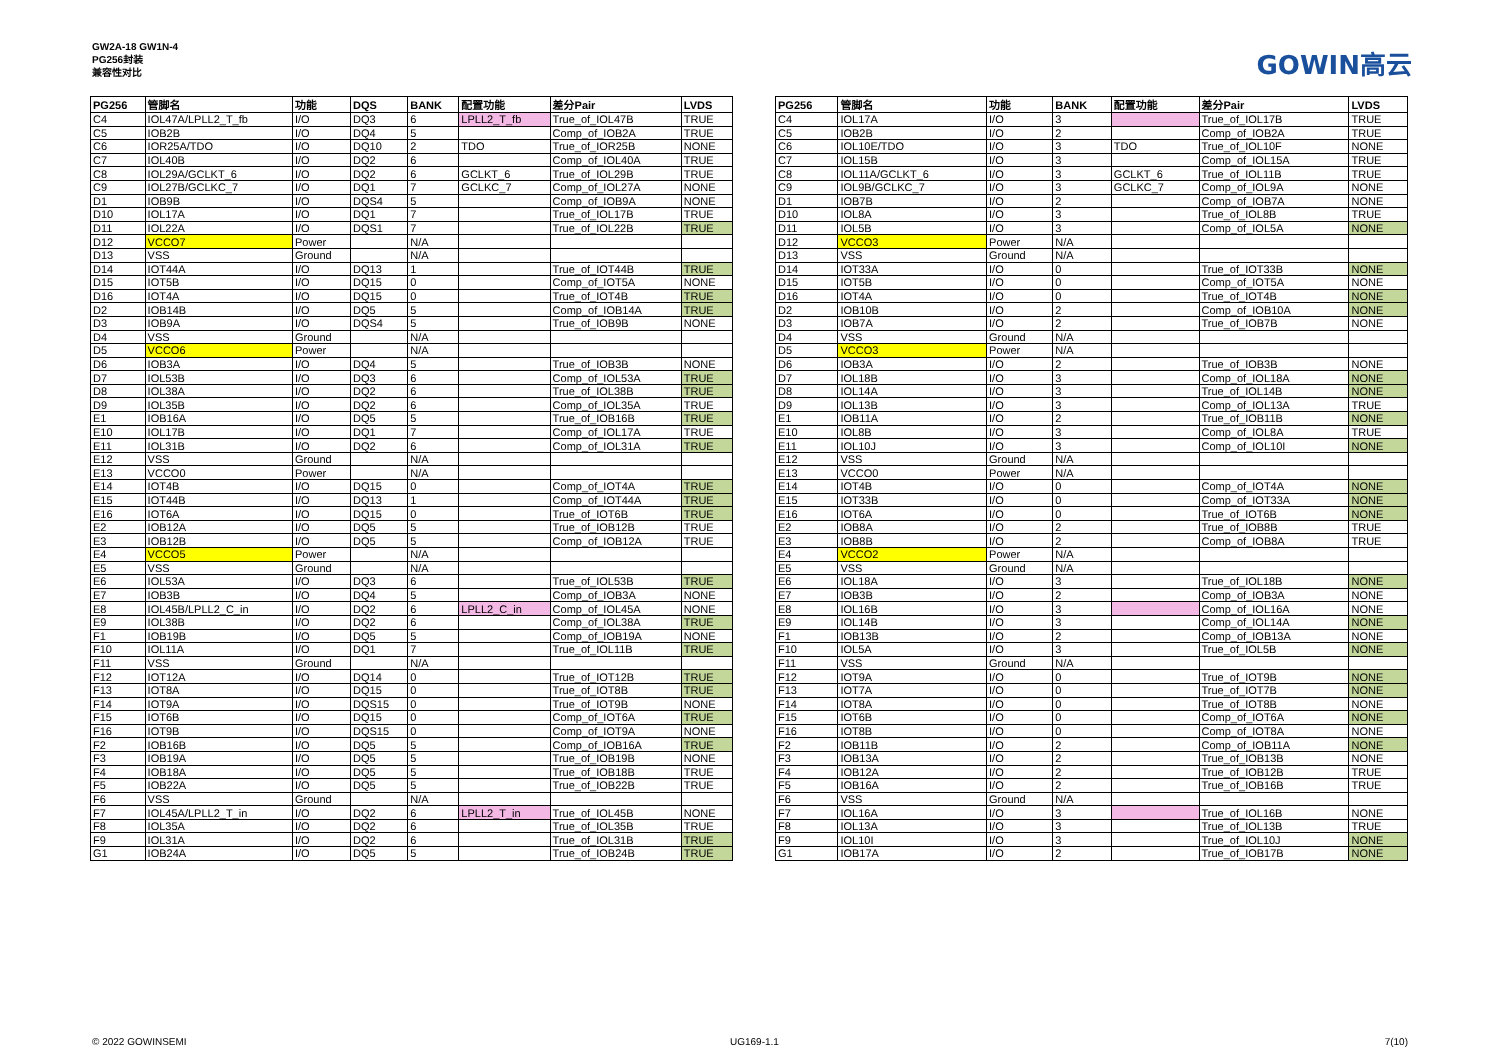GW2A-18 GW1N-4
PG256封装
兼容性对比
GOWIN高云
| PG256 | 管脚名 | 功能 | DQS | BANK | 配置功能 | 差分Pair | LVDS |
| --- | --- | --- | --- | --- | --- | --- | --- |
| C4 | IOL47A/LPLL2_T_fb | I/O | DQ3 | 6 | LPLL2_T_fb | True_of_IOL47B | TRUE |
| C5 | IOB2B | I/O | DQ4 | 5 | | Comp_of_IOB2A | TRUE |
| C6 | IOR25A/TDO | I/O | DQ10 | 2 | TDO | True_of_IOR25B | NONE |
| C7 | IOL40B | I/O | DQ2 | 6 | | Comp_of_IOL40A | TRUE |
| C8 | IOL29A/GCLKT_6 | I/O | DQ2 | 6 | GCLKT_6 | True_of_IOL29B | TRUE |
| C9 | IOL27B/GCLKC_7 | I/O | DQ1 | 7 | GCLKC_7 | Comp_of_IOL27A | NONE |
| D1 | IOB9B | I/O | DQS4 | 5 | | Comp_of_IOB9A | NONE |
| D10 | IOL17A | I/O | DQ1 | 7 | | True_of_IOL17B | TRUE |
| D11 | IOL22A | I/O | DQS1 | 7 | | True_of_IOL22B | TRUE |
| D12 | VCCO7 | Power | | N/A | | | |
| D13 | VSS | Ground | | N/A | | | |
| D14 | IOT44A | I/O | DQ13 | 1 | | True_of_IOT44B | TRUE |
| D15 | IOT5B | I/O | DQ15 | 0 | | Comp_of_IOT5A | NONE |
| D16 | IOT4A | I/O | DQ15 | 0 | | True_of_IOT4B | TRUE |
| D2 | IOB14B | I/O | DQ5 | 5 | | Comp_of_IOB14A | TRUE |
| D3 | IOB9A | I/O | DQS4 | 5 | | True_of_IOB9B | NONE |
| D4 | VSS | Ground | | N/A | | | |
| D5 | VCCO6 | Power | | N/A | | | |
| D6 | IOB3A | I/O | DQ4 | 5 | | True_of_IOB3B | NONE |
| D7 | IOL53B | I/O | DQ3 | 6 | | Comp_of_IOL53A | TRUE |
| D8 | IOL38A | I/O | DQ2 | 6 | | True_of_IOL38B | TRUE |
| D9 | IOL35B | I/O | DQ2 | 6 | | Comp_of_IOL35A | TRUE |
| E1 | IOB16A | I/O | DQ5 | 5 | | True_of_IOB16B | TRUE |
| E10 | IOL17B | I/O | DQ1 | 7 | | Comp_of_IOL17A | TRUE |
| E11 | IOL31B | I/O | DQ2 | 6 | | Comp_of_IOL31A | TRUE |
| E12 | VSS | Ground | | N/A | | | |
| E13 | VCCO0 | Power | | N/A | | | |
| E14 | IOT4B | I/O | DQ15 | 0 | | Comp_of_IOT4A | TRUE |
| E15 | IOT44B | I/O | DQ13 | 1 | | Comp_of_IOT44A | TRUE |
| E16 | IOT6A | I/O | DQ15 | 0 | | True_of_IOT6B | TRUE |
| E2 | IOB12A | I/O | DQ5 | 5 | | True_of_IOB12B | TRUE |
| E3 | IOB12B | I/O | DQ5 | 5 | | Comp_of_IOB12A | TRUE |
| E4 | VCCO5 | Power | | N/A | | | |
| E5 | VSS | Ground | | N/A | | | |
| E6 | IOL53A | I/O | DQ3 | 6 | | True_of_IOL53B | TRUE |
| E7 | IOB3B | I/O | DQ4 | 5 | | Comp_of_IOB3A | NONE |
| E8 | IOL45B/LPLL2_C_in | I/O | DQ2 | 6 | LPLL2_C_in | Comp_of_IOL45A | NONE |
| E9 | IOL38B | I/O | DQ2 | 6 | | Comp_of_IOL38A | TRUE |
| F1 | IOB19B | I/O | DQ5 | 5 | | Comp_of_IOB19A | NONE |
| F10 | IOL11A | I/O | DQ1 | 7 | | True_of_IOL11B | TRUE |
| F11 | VSS | Ground | | N/A | | | |
| F12 | IOT12A | I/O | DQ14 | 0 | | True_of_IOT12B | TRUE |
| F13 | IOT8A | I/O | DQ15 | 0 | | True_of_IOT8B | TRUE |
| F14 | IOT9A | I/O | DQS15 | 0 | | True_of_IOT9B | NONE |
| F15 | IOT6B | I/O | DQ15 | 0 | | Comp_of_IOT6A | TRUE |
| F16 | IOT9B | I/O | DQS15 | 0 | | Comp_of_IOT9A | NONE |
| F2 | IOB16B | I/O | DQ5 | 5 | | Comp_of_IOB16A | TRUE |
| F3 | IOB19A | I/O | DQ5 | 5 | | True_of_IOB19B | NONE |
| F4 | IOB18A | I/O | DQ5 | 5 | | True_of_IOB18B | TRUE |
| F5 | IOB22A | I/O | DQ5 | 5 | | True_of_IOB22B | TRUE |
| F6 | VSS | Ground | | N/A | | | |
| F7 | IOL45A/LPLL2_T_in | I/O | DQ2 | 6 | LPLL2_T_in | True_of_IOL45B | NONE |
| F8 | IOL35A | I/O | DQ2 | 6 | | True_of_IOL35B | TRUE |
| F9 | IOL31A | I/O | DQ2 | 6 | | True_of_IOL31B | TRUE |
| G1 | IOB24A | I/O | DQ5 | 5 | | True_of_IOB24B | TRUE |
| PG256 | 管脚名 | 功能 | BANK | 配置功能 | 差分Pair | LVDS |
| --- | --- | --- | --- | --- | --- | --- |
| C4 | IOL17A | I/O | 3 | | True_of_IOL17B | TRUE |
| C5 | IOB2B | I/O | 2 | | Comp_of_IOB2A | TRUE |
| C6 | IOL10E/TDO | I/O | 3 | TDO | True_of_IOL10F | NONE |
| C7 | IOL15B | I/O | 3 | | Comp_of_IOL15A | TRUE |
| C8 | IOL11A/GCLKT_6 | I/O | 3 | GCLKT_6 | True_of_IOL11B | TRUE |
| C9 | IOL9B/GCLKC_7 | I/O | 3 | GCLKC_7 | Comp_of_IOL9A | NONE |
| D1 | IOB7B | I/O | 2 | | Comp_of_IOB7A | NONE |
| D10 | IOL8A | I/O | 3 | | True_of_IOL8B | TRUE |
| D11 | IOL5B | I/O | 3 | | Comp_of_IOL5A | NONE |
| D12 | VCCO3 | Power | N/A | | | |
| D13 | VSS | Ground | N/A | | | |
| D14 | IOT33A | I/O | 0 | | True_of_IOT33B | NONE |
| D15 | IOT5B | I/O | 0 | | Comp_of_IOT5A | NONE |
| D16 | IOT4A | I/O | 0 | | True_of_IOT4B | NONE |
| D2 | IOB10B | I/O | 2 | | Comp_of_IOB10A | NONE |
| D3 | IOB7A | I/O | 2 | | True_of_IOB7B | NONE |
| D4 | VSS | Ground | N/A | | | |
| D5 | VCCO3 | Power | N/A | | | |
| D6 | IOB3A | I/O | 2 | | True_of_IOB3B | NONE |
| D7 | IOL18B | I/O | 3 | | Comp_of_IOL18A | NONE |
| D8 | IOL14A | I/O | 3 | | True_of_IOL14B | NONE |
| D9 | IOL13B | I/O | 3 | | Comp_of_IOL13A | TRUE |
| E1 | IOB11A | I/O | 2 | | True_of_IOB11B | NONE |
| E10 | IOL8B | I/O | 3 | | Comp_of_IOL8A | TRUE |
| E11 | IOL10J | I/O | 3 | | Comp_of_IOL10I | NONE |
| E12 | VSS | Ground | N/A | | | |
| E13 | VCCO0 | Power | N/A | | | |
| E14 | IOT4B | I/O | 0 | | Comp_of_IOT4A | NONE |
| E15 | IOT33B | I/O | 0 | | Comp_of_IOT33A | NONE |
| E16 | IOT6A | I/O | 0 | | True_of_IOT6B | NONE |
| E2 | IOB8A | I/O | 2 | | True_of_IOB8B | TRUE |
| E3 | IOB8B | I/O | 2 | | Comp_of_IOB8A | TRUE |
| E4 | VCCO2 | Power | N/A | | | |
| E5 | VSS | Ground | N/A | | | |
| E6 | IOL18A | I/O | 3 | | True_of_IOL18B | NONE |
| E7 | IOB3B | I/O | 2 | | Comp_of_IOB3A | NONE |
| E8 | IOL16B | I/O | 3 | | Comp_of_IOL16A | NONE |
| E9 | IOL14B | I/O | 3 | | Comp_of_IOL14A | NONE |
| F1 | IOB13B | I/O | 2 | | Comp_of_IOB13A | NONE |
| F10 | IOL5A | I/O | 3 | | True_of_IOL5B | NONE |
| F11 | VSS | Ground | N/A | | | |
| F12 | IOT9A | I/O | 0 | | True_of_IOT9B | NONE |
| F13 | IOT7A | I/O | 0 | | True_of_IOT7B | NONE |
| F14 | IOT8A | I/O | 0 | | True_of_IOT8B | NONE |
| F15 | IOT6B | I/O | 0 | | Comp_of_IOT6A | NONE |
| F16 | IOT8B | I/O | 0 | | Comp_of_IOT8A | NONE |
| F2 | IOB11B | I/O | 2 | | Comp_of_IOB11A | NONE |
| F3 | IOB13A | I/O | 2 | | True_of_IOB13B | NONE |
| F4 | IOB12A | I/O | 2 | | True_of_IOB12B | TRUE |
| F5 | IOB16A | I/O | 2 | | True_of_IOB16B | TRUE |
| F6 | VSS | Ground | N/A | | | |
| F7 | IOL16A | I/O | 3 | | True_of_IOL16B | NONE |
| F8 | IOL13A | I/O | 3 | | True_of_IOL13B | TRUE |
| F9 | IOL10I | I/O | 3 | | True_of_IOL10J | NONE |
| G1 | IOB17A | I/O | 2 | | True_of_IOB17B | NONE |
© 2022 GOWINSEMI UG169-1.1 7(10)